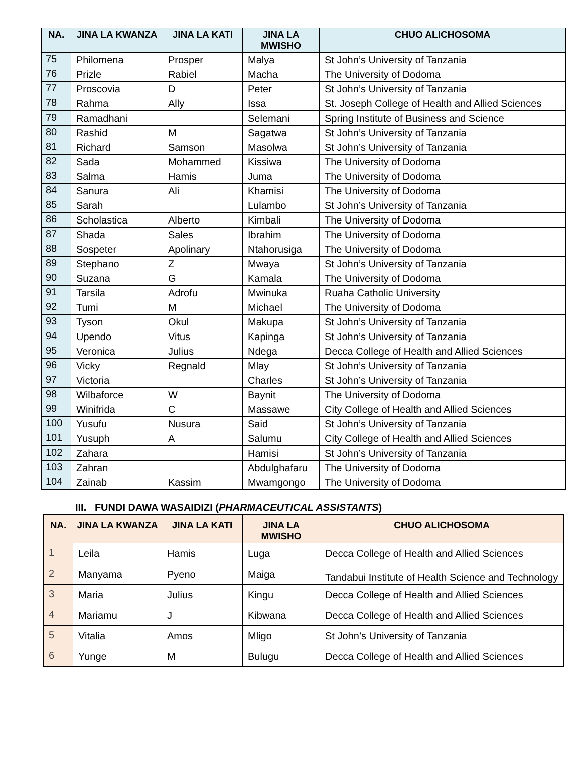| NA. | JINA LA KWANZA | JINA LA KATI | JINA LA MWISHO | CHUO ALICHOSOMA |
| --- | --- | --- | --- | --- |
| 75 | Philomena | Prosper | Malya | St John’s University of Tanzania |
| 76 | Prizle | Rabiel | Macha | The University of Dodoma |
| 77 | Proscovia | D | Peter | St John’s University of Tanzania |
| 78 | Rahma | Ally | Issa | St. Joseph College of Health and Allied Sciences |
| 79 | Ramadhani | | Selemani | Spring Institute of Business and Science |
| 80 | Rashid | M | Sagatwa | St John’s University of Tanzania |
| 81 | Richard | Samson | Masolwa | St John’s University of Tanzania |
| 82 | Sada | Mohammed | Kissiwa | The University of Dodoma |
| 83 | Salma | Hamis | Juma | The University of Dodoma |
| 84 | Sanura | Ali | Khamisi | The University of Dodoma |
| 85 | Sarah | | Lulambo | St John’s University of Tanzania |
| 86 | Scholastica | Alberto | Kimbali | The University of Dodoma |
| 87 | Shada | Sales | Ibrahim | The University of Dodoma |
| 88 | Sospeter | Apolinary | Ntahorusiga | The University of Dodoma |
| 89 | Stephano | Z | Mwaya | St John’s University of Tanzania |
| 90 | Suzana | G | Kamala | The University of Dodoma |
| 91 | Tarsila | Adrofu | Mwinuka | Ruaha Catholic University |
| 92 | Tumi | M | Michael | The University of Dodoma |
| 93 | Tyson | Okul | Makupa | St John’s University of Tanzania |
| 94 | Upendo | Vitus | Kapinga | St John’s University of Tanzania |
| 95 | Veronica | Julius | Ndega | Decca College of Health and Allied Sciences |
| 96 | Vicky | Regnald | Mlay | St John’s University of Tanzania |
| 97 | Victoria | | Charles | St John’s University of Tanzania |
| 98 | Wilbaforce | W | Baynit | The University of Dodoma |
| 99 | Winifrida | C | Massawe | City College of Health and Allied Sciences |
| 100 | Yusufu | Nusura | Said | St John’s University of Tanzania |
| 101 | Yusuph | A | Salumu | City College of Health and Allied Sciences |
| 102 | Zahara | | Hamisi | St John’s University of Tanzania |
| 103 | Zahran | | Abdulghafaru | The University of Dodoma |
| 104 | Zainab | Kassim | Mwamgongo | The University of Dodoma |
III. FUNDI DAWA WASAIDIZI (PHARMACEUTICAL ASSISTANTS)
| NA. | JINA LA KWANZA | JINA LA KATI | JINA LA MWISHO | CHUO ALICHOSOMA |
| --- | --- | --- | --- | --- |
| 1 | Leila | Hamis | Luga | Decca College of Health and Allied Sciences |
| 2 | Manyama | Pyeno | Maiga | Tandabui Institute of Health Science and Technology |
| 3 | Maria | Julius | Kingu | Decca College of Health and Allied Sciences |
| 4 | Mariamu | J | Kibwana | Decca College of Health and Allied Sciences |
| 5 | Vitalia | Amos | Mligo | St John’s University of Tanzania |
| 6 | Yunge | M | Bulugu | Decca College of Health and Allied Sciences |